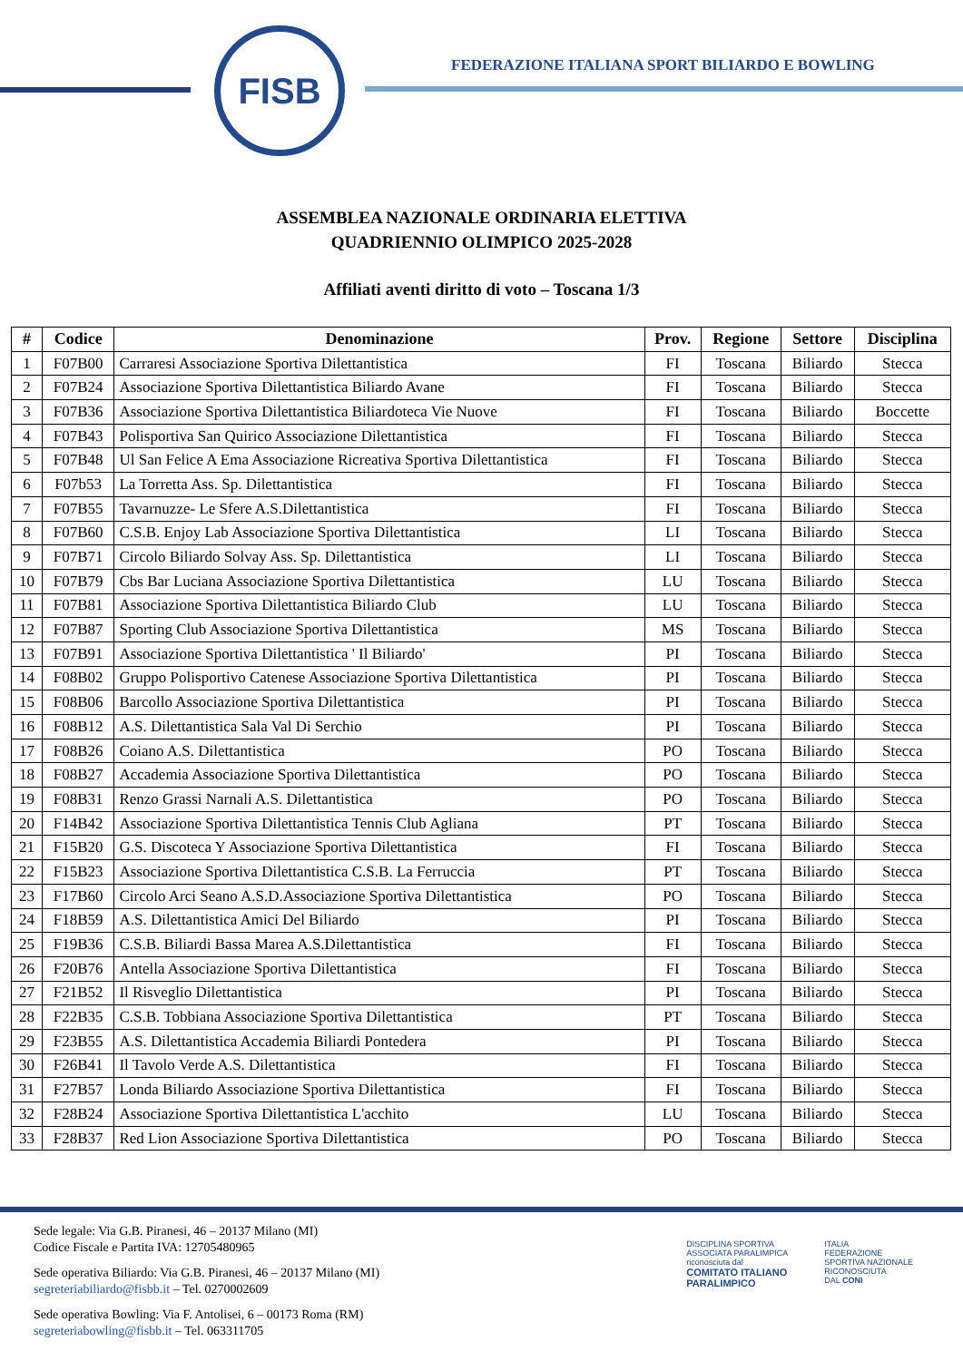FISB
FEDERAZIONE ITALIANA SPORT BILIARDO E BOWLING
ASSEMBLEA NAZIONALE ORDINARIA ELETTIVA
QUADRIENNIO OLIMPICO 2025-2028
Affiliati aventi diritto di voto – Toscana 1/3
| # | Codice | Denominazione | Prov. | Regione | Settore | Disciplina |
| --- | --- | --- | --- | --- | --- | --- |
| 1 | F07B00 | Carraresi Associazione Sportiva Dilettantistica | FI | Toscana | Biliardo | Stecca |
| 2 | F07B24 | Associazione Sportiva Dilettantistica Biliardo Avane | FI | Toscana | Biliardo | Stecca |
| 3 | F07B36 | Associazione Sportiva Dilettantistica Biliardoteca Vie Nuove | FI | Toscana | Biliardo | Boccette |
| 4 | F07B43 | Polisportiva San Quirico Associazione Dilettantistica | FI | Toscana | Biliardo | Stecca |
| 5 | F07B48 | Ul San Felice A Ema Associazione Ricreativa Sportiva Dilettantistica | FI | Toscana | Biliardo | Stecca |
| 6 | F07b53 | La Torretta Ass. Sp. Dilettantistica | FI | Toscana | Biliardo | Stecca |
| 7 | F07B55 | Tavarnuzze- Le Sfere A.S.Dilettantistica | FI | Toscana | Biliardo | Stecca |
| 8 | F07B60 | C.S.B. Enjoy Lab Associazione Sportiva Dilettantistica | LI | Toscana | Biliardo | Stecca |
| 9 | F07B71 | Circolo Biliardo Solvay Ass. Sp. Dilettantistica | LI | Toscana | Biliardo | Stecca |
| 10 | F07B79 | Cbs Bar Luciana Associazione Sportiva Dilettantistica | LU | Toscana | Biliardo | Stecca |
| 11 | F07B81 | Associazione Sportiva Dilettantistica Biliardo Club | LU | Toscana | Biliardo | Stecca |
| 12 | F07B87 | Sporting Club Associazione Sportiva Dilettantistica | MS | Toscana | Biliardo | Stecca |
| 13 | F07B91 | Associazione Sportiva Dilettantistica ' Il Biliardo' | PI | Toscana | Biliardo | Stecca |
| 14 | F08B02 | Gruppo Polisportivo Catenese Associazione Sportiva Dilettantistica | PI | Toscana | Biliardo | Stecca |
| 15 | F08B06 | Barcollo Associazione Sportiva Dilettantistica | PI | Toscana | Biliardo | Stecca |
| 16 | F08B12 | A.S. Dilettantistica Sala Val Di Serchio | PI | Toscana | Biliardo | Stecca |
| 17 | F08B26 | Coiano A.S. Dilettantistica | PO | Toscana | Biliardo | Stecca |
| 18 | F08B27 | Accademia Associazione Sportiva Dilettantistica | PO | Toscana | Biliardo | Stecca |
| 19 | F08B31 | Renzo Grassi Narnali A.S. Dilettantistica | PO | Toscana | Biliardo | Stecca |
| 20 | F14B42 | Associazione Sportiva Dilettantistica Tennis Club Agliana | PT | Toscana | Biliardo | Stecca |
| 21 | F15B20 | G.S. Discoteca Y Associazione Sportiva Dilettantistica | FI | Toscana | Biliardo | Stecca |
| 22 | F15B23 | Associazione Sportiva Dilettantistica C.S.B. La Ferruccia | PT | Toscana | Biliardo | Stecca |
| 23 | F17B60 | Circolo Arci Seano A.S.D.Associazione Sportiva Dilettantistica | PO | Toscana | Biliardo | Stecca |
| 24 | F18B59 | A.S. Dilettantistica Amici Del Biliardo | PI | Toscana | Biliardo | Stecca |
| 25 | F19B36 | C.S.B. Biliardi Bassa Marea A.S.Dilettantistica | FI | Toscana | Biliardo | Stecca |
| 26 | F20B76 | Antella Associazione Sportiva Dilettantistica | FI | Toscana | Biliardo | Stecca |
| 27 | F21B52 | Il Risveglio Dilettantistica | PI | Toscana | Biliardo | Stecca |
| 28 | F22B35 | C.S.B. Tobbiana Associazione Sportiva Dilettantistica | PT | Toscana | Biliardo | Stecca |
| 29 | F23B55 | A.S. Dilettantistica Accademia Biliardi Pontedera | PI | Toscana | Biliardo | Stecca |
| 30 | F26B41 | Il Tavolo Verde A.S. Dilettantistica | FI | Toscana | Biliardo | Stecca |
| 31 | F27B57 | Londa Biliardo Associazione Sportiva Dilettantistica | FI | Toscana | Biliardo | Stecca |
| 32 | F28B24 | Associazione Sportiva Dilettantistica L'acchito | LU | Toscana | Biliardo | Stecca |
| 33 | F28B37 | Red Lion Associazione Sportiva Dilettantistica | PO | Toscana | Biliardo | Stecca |
Sede legale: Via G.B. Piranesi, 46 – 20137 Milano (MI)
Codice Fiscale e Partita IVA: 12705480965
Sede operativa Biliardo: Via G.B. Piranesi, 46 – 20137 Milano (MI)
segreteriabiliardo@fisbb.it – Tel. 0270002609
Sede operativa Bowling: Via F. Antolisei, 6 – 00173 Roma (RM)
segreteriabowling@fisbb.it – Tel. 063311705
DISCIPLINA SPORTIVA
ASSOCIATA PARALIMPICA
riconosciuta dal
COMITATO ITALIANO
PARALIMPICO
ITALIA
FEDERAZIONE
SPORTIVA NAZIONALE
RICONOSCIUTA
DAL CONI